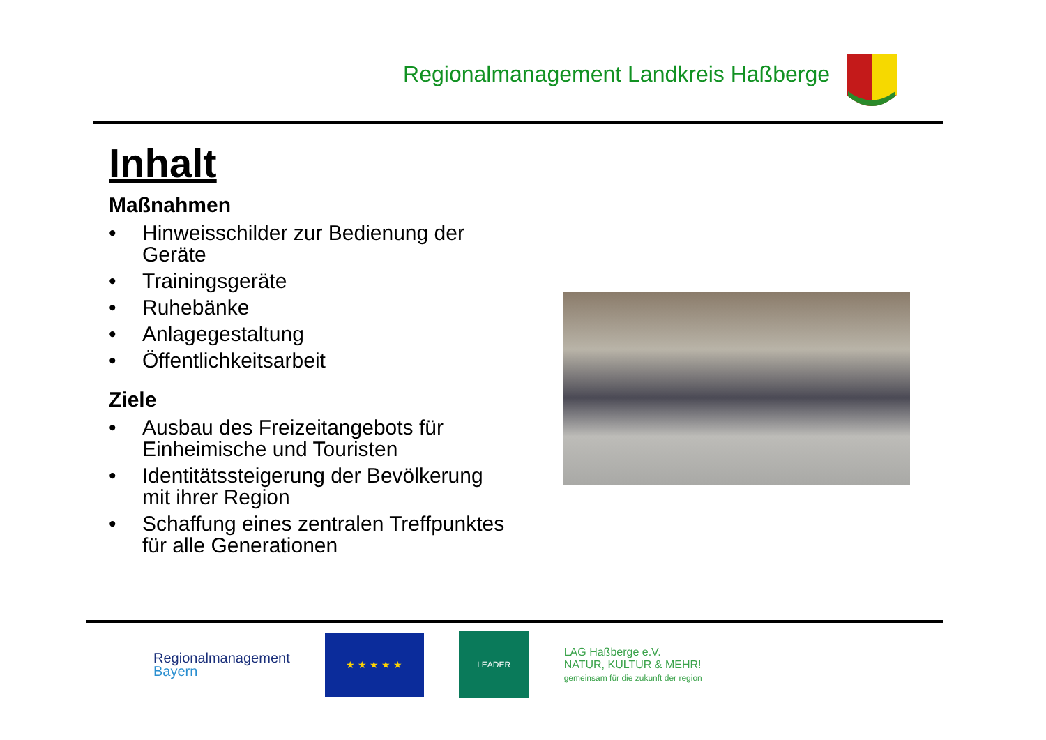Regionalmanagement Landkreis Haßberge
Inhalt
Maßnahmen
• Hinweisschilder zur Bedienung der Geräte
• Trainingsgeräte
• Ruhebänke
• Anlagegestaltung
• Öffentlichkeitsarbeit
Ziele
• Ausbau des Freizeitangebots für Einheimische und Touristen
• Identitätssteigerung der Bevölkerung mit ihrer Region
• Schaffung eines zentralen Treffpunktes für alle Generationen
Regionalmanagement
Bayern
★ ★ ★ ★ ★
LEADER
LAG Haßberge e.V.
NATUR, KULTUR & MEHR!
gemeinsam für die zukunft der region